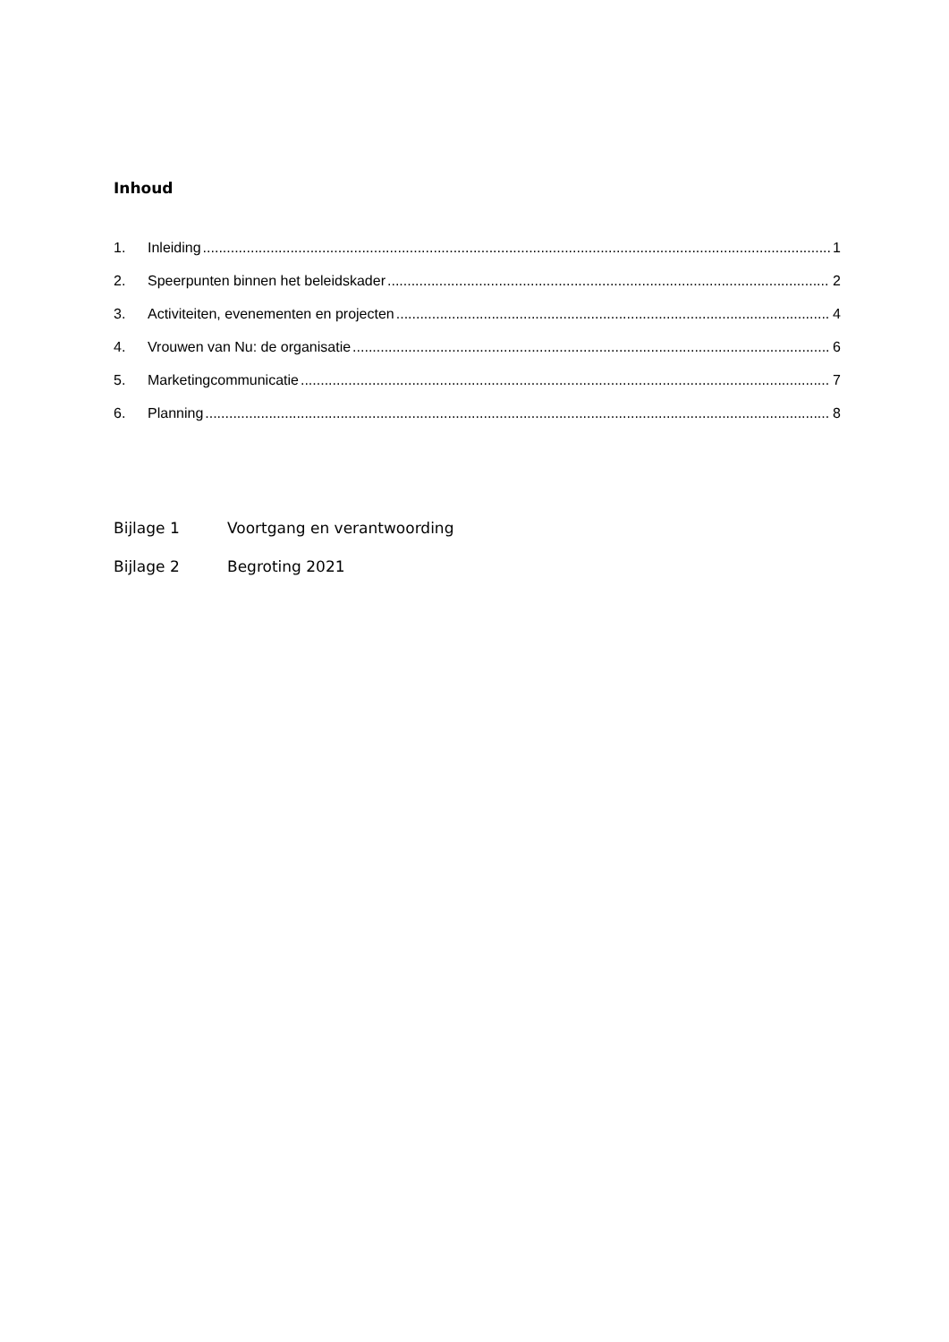Inhoud
1. Inleiding 1
2. Speerpunten binnen het beleidskader 2
3. Activiteiten, evenementen en projecten 4
4. Vrouwen van Nu: de organisatie 6
5. Marketingcommunicatie 7
6. Planning 8
Bijlage 1 Voortgang en verantwoording
Bijlage 2 Begroting 2021